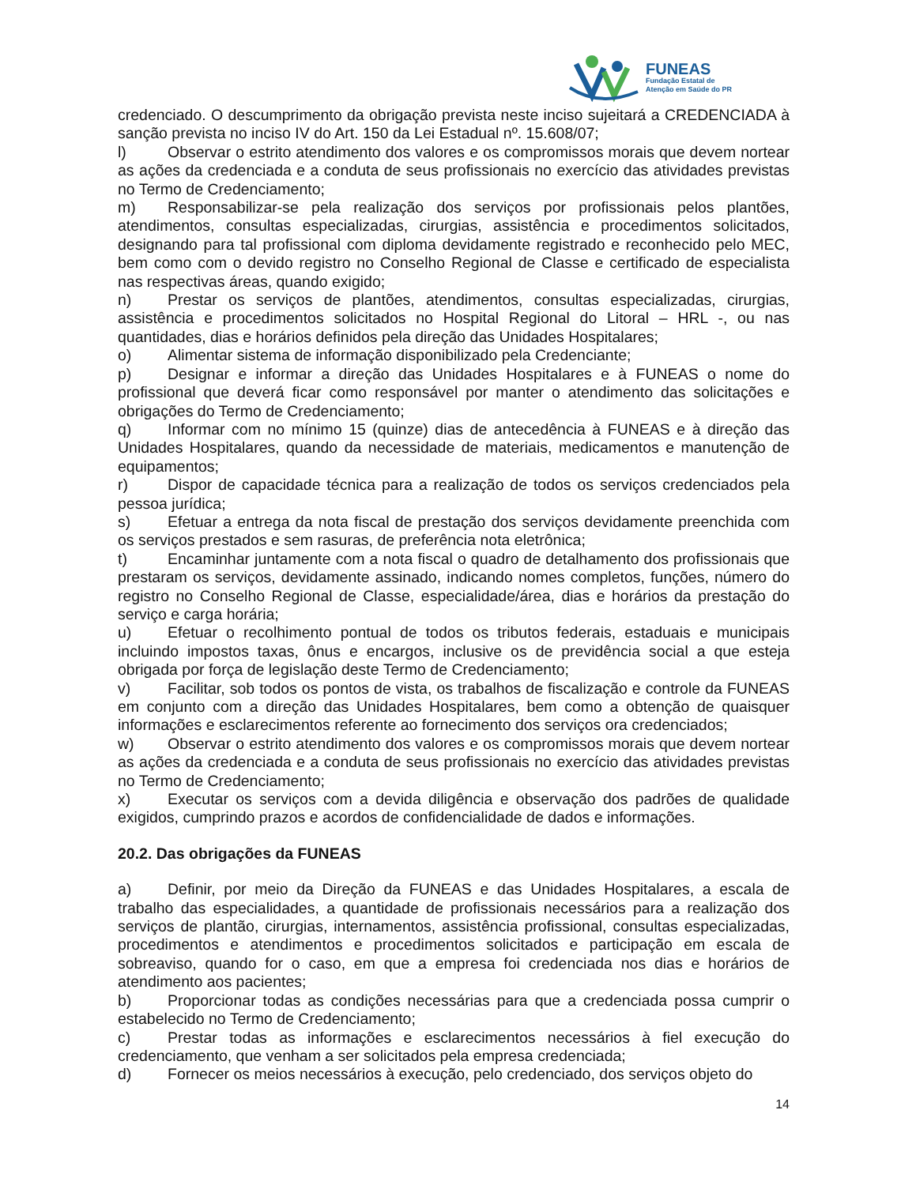FUNEAS
Fundação Estatal de
Atenção em Saúde do PR
credenciado. O descumprimento da obrigação prevista neste inciso sujeitará a CREDENCIADA à sanção prevista no inciso IV do Art. 150 da Lei Estadual nº. 15.608/07;
l) Observar o estrito atendimento dos valores e os compromissos morais que devem nortear as ações da credenciada e a conduta de seus profissionais no exercício das atividades previstas no Termo de Credenciamento;
m) Responsabilizar-se pela realização dos serviços por profissionais pelos plantões, atendimentos, consultas especializadas, cirurgias, assistência e procedimentos solicitados, designando para tal profissional com diploma devidamente registrado e reconhecido pelo MEC, bem como com o devido registro no Conselho Regional de Classe e certificado de especialista nas respectivas áreas, quando exigido;
n) Prestar os serviços de plantões, atendimentos, consultas especializadas, cirurgias, assistência e procedimentos solicitados no Hospital Regional do Litoral – HRL -, ou nas quantidades, dias e horários definidos pela direção das Unidades Hospitalares;
o) Alimentar sistema de informação disponibilizado pela Credenciante;
p) Designar e informar a direção das Unidades Hospitalares e à FUNEAS o nome do profissional que deverá ficar como responsável por manter o atendimento das solicitações e obrigações do Termo de Credenciamento;
q) Informar com no mínimo 15 (quinze) dias de antecedência à FUNEAS e à direção das Unidades Hospitalares, quando da necessidade de materiais, medicamentos e manutenção de equipamentos;
r) Dispor de capacidade técnica para a realização de todos os serviços credenciados pela pessoa jurídica;
s) Efetuar a entrega da nota fiscal de prestação dos serviços devidamente preenchida com os serviços prestados e sem rasuras, de preferência nota eletrônica;
t) Encaminhar juntamente com a nota fiscal o quadro de detalhamento dos profissionais que prestaram os serviços, devidamente assinado, indicando nomes completos, funções, número do registro no Conselho Regional de Classe, especialidade/área, dias e horários da prestação do serviço e carga horária;
u) Efetuar o recolhimento pontual de todos os tributos federais, estaduais e municipais incluindo impostos taxas, ônus e encargos, inclusive os de previdência social a que esteja obrigada por força de legislação deste Termo de Credenciamento;
v) Facilitar, sob todos os pontos de vista, os trabalhos de fiscalização e controle da FUNEAS em conjunto com a direção das Unidades Hospitalares, bem como a obtenção de quaisquer informações e esclarecimentos referente ao fornecimento dos serviços ora credenciados;
w) Observar o estrito atendimento dos valores e os compromissos morais que devem nortear as ações da credenciada e a conduta de seus profissionais no exercício das atividades previstas no Termo de Credenciamento;
x) Executar os serviços com a devida diligência e observação dos padrões de qualidade exigidos, cumprindo prazos e acordos de confidencialidade de dados e informações.
20.2. Das obrigações da FUNEAS
a) Definir, por meio da Direção da FUNEAS e das Unidades Hospitalares, a escala de trabalho das especialidades, a quantidade de profissionais necessários para a realização dos serviços de plantão, cirurgias, internamentos, assistência profissional, consultas especializadas, procedimentos e atendimentos e procedimentos solicitados e participação em escala de sobreaviso, quando for o caso, em que a empresa foi credenciada nos dias e horários de atendimento aos pacientes;
b) Proporcionar todas as condições necessárias para que a credenciada possa cumprir o estabelecido no Termo de Credenciamento;
c) Prestar todas as informações e esclarecimentos necessários à fiel execução do credenciamento, que venham a ser solicitados pela empresa credenciada;
d) Fornecer os meios necessários à execução, pelo credenciado, dos serviços objeto do
14